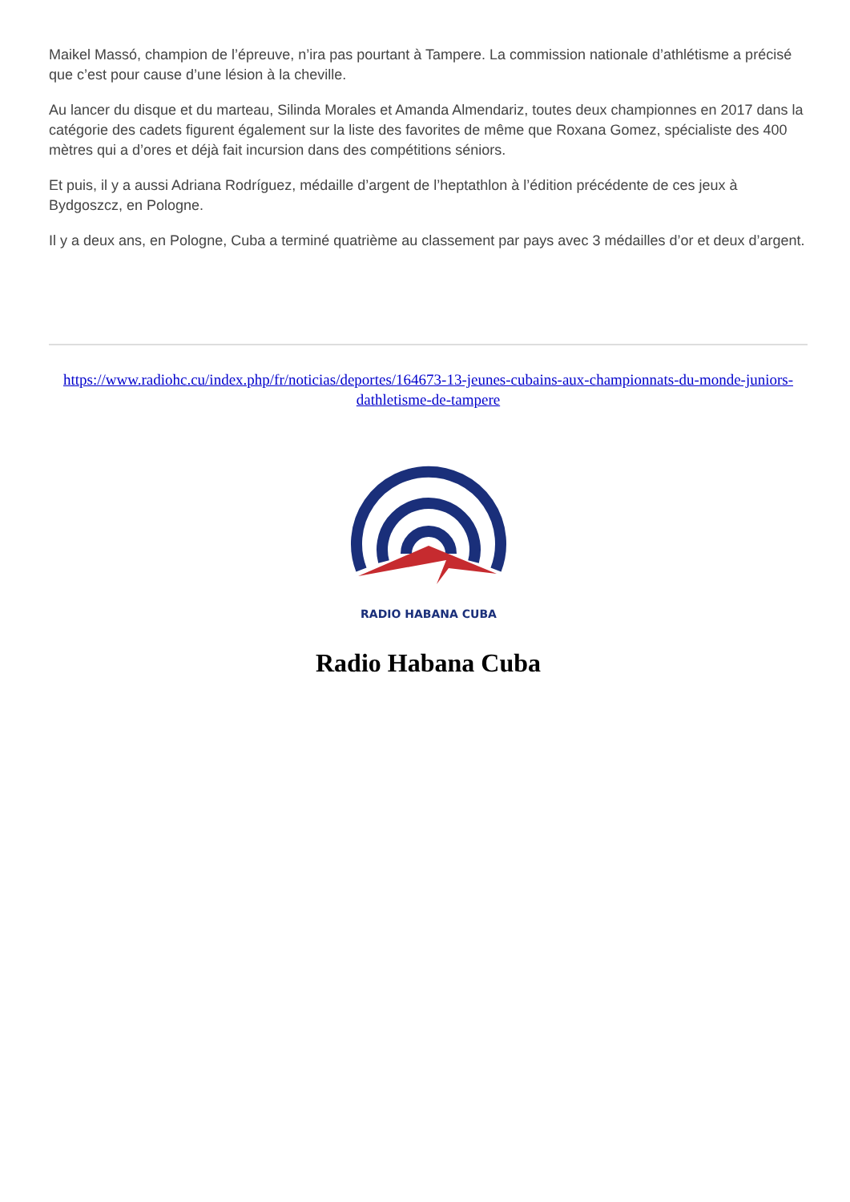Maikel Massó, champion de l’épreuve, n’ira pas pourtant à Tampere. La commission nationale d’athlétisme a précisé que c’est pour cause d’une lésion à la cheville.
Au lancer du disque et du marteau, Silinda Morales et Amanda Almendariz, toutes deux championnes en 2017 dans la catégorie des cadets figurent également sur la liste des favorites de même que Roxana Gomez, spécialiste des 400 mètres qui a d’ores et déjà fait incursion dans des compétitions séniors.
Et puis, il y a aussi Adriana Rodríguez, médaille d’argent de l’heptathlon à l’édition précédente de ces jeux à Bydgoszcz, en Pologne.
Il y a deux ans, en Pologne, Cuba a terminé quatrième au classement par pays avec 3 médailles d’or et deux d’argent.
https://www.radiohc.cu/index.php/fr/noticias/deportes/164673-13-jeunes-cubains-aux-championnats-du-monde-juniors-dathletisme-de-tampere
RADIO HABANA CUBA
Radio Habana Cuba